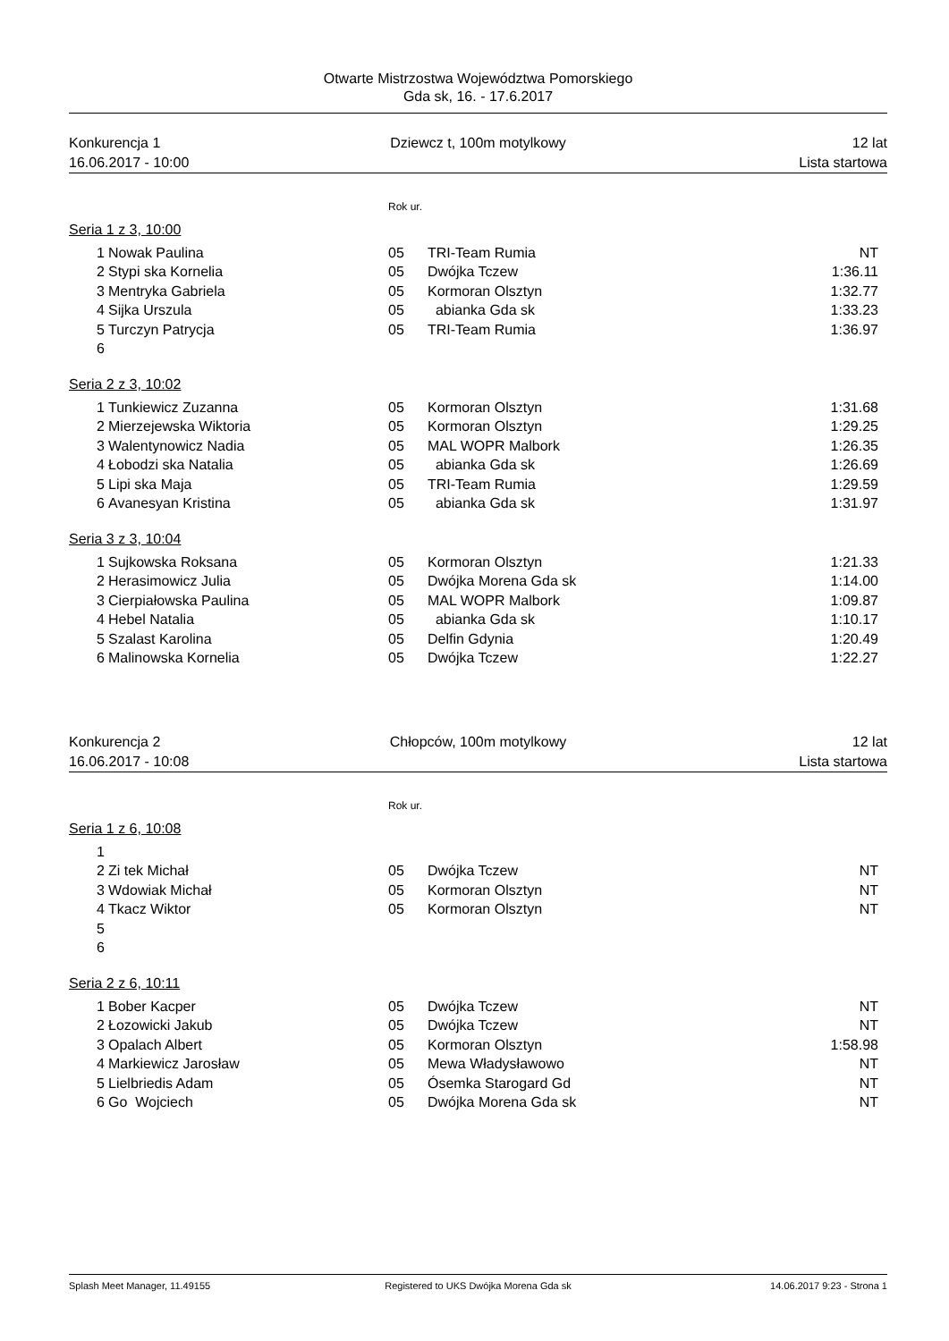Otwarte Mistrzostwa Województwa Pomorskiego
Gda sk, 16. - 17.6.2017
Konkurencja 1
16.06.2017 - 10:00
Dziewcz t, 100m motylkowy
12 lat
Lista startowa
Rok ur.
Seria 1 z 3, 10:00
| 1 | Nowak Paulina | 05 | TRI-Team Rumia | NT |
| 2 | Stypi ska Kornelia | 05 | Dwójka Tczew | 1:36.11 |
| 3 | Mentryka Gabriela | 05 | Kormoran Olsztyn | 1:32.77 |
| 4 | Sijka Urszula | 05 | abianka Gda sk | 1:33.23 |
| 5 | Turczyn Patrycja | 05 | TRI-Team Rumia | 1:36.97 |
| 6 | | | | |
Seria 2 z 3, 10:02
| 1 | Tunkiewicz Zuzanna | 05 | Kormoran Olsztyn | 1:31.68 |
| 2 | Mierzejewska Wiktoria | 05 | Kormoran Olsztyn | 1:29.25 |
| 3 | Walentynowicz Nadia | 05 | MAL WOPR Malbork | 1:26.35 |
| 4 | Łobodzi ska Natalia | 05 | abianka Gda sk | 1:26.69 |
| 5 | Lipi ska Maja | 05 | TRI-Team Rumia | 1:29.59 |
| 6 | Avanesyan Kristina | 05 | abianka Gda sk | 1:31.97 |
Seria 3 z 3, 10:04
| 1 | Sujkowska Roksana | 05 | Kormoran Olsztyn | 1:21.33 |
| 2 | Herasimowicz Julia | 05 | Dwójka Morena Gda sk | 1:14.00 |
| 3 | Cierpiałowska Paulina | 05 | MAL WOPR Malbork | 1:09.87 |
| 4 | Hebel Natalia | 05 | abianka Gda sk | 1:10.17 |
| 5 | Szalast Karolina | 05 | Delfin Gdynia | 1:20.49 |
| 6 | Malinowska Kornelia | 05 | Dwójka Tczew | 1:22.27 |
Konkurencja 2
16.06.2017 - 10:08
Chłopców, 100m motylkowy
12 lat
Lista startowa
Rok ur.
Seria 1 z 6, 10:08
| 1 | | | | |
| 2 | Zi tek Michał | 05 | Dwójka Tczew | NT |
| 3 | Wdowiak Michał | 05 | Kormoran Olsztyn | NT |
| 4 | Tkacz Wiktor | 05 | Kormoran Olsztyn | NT |
| 5 | | | | |
| 6 | | | | |
Seria 2 z 6, 10:11
| 1 | Bober Kacper | 05 | Dwójka Tczew | NT |
| 2 | Łozowicki Jakub | 05 | Dwójka Tczew | NT |
| 3 | Opalach Albert | 05 | Kormoran Olsztyn | 1:58.98 |
| 4 | Markiewicz Jarosław | 05 | Mewa Władysławowo | NT |
| 5 | Lielbriedis Adam | 05 | Ósemka Starogard Gd | NT |
| 6 | Go Wojciech | 05 | Dwójka Morena Gda sk | NT |
Splash Meet Manager, 11.49155
Registered to UKS Dwójka Morena Gda sk
14.06.2017 9:23 - Strona 1